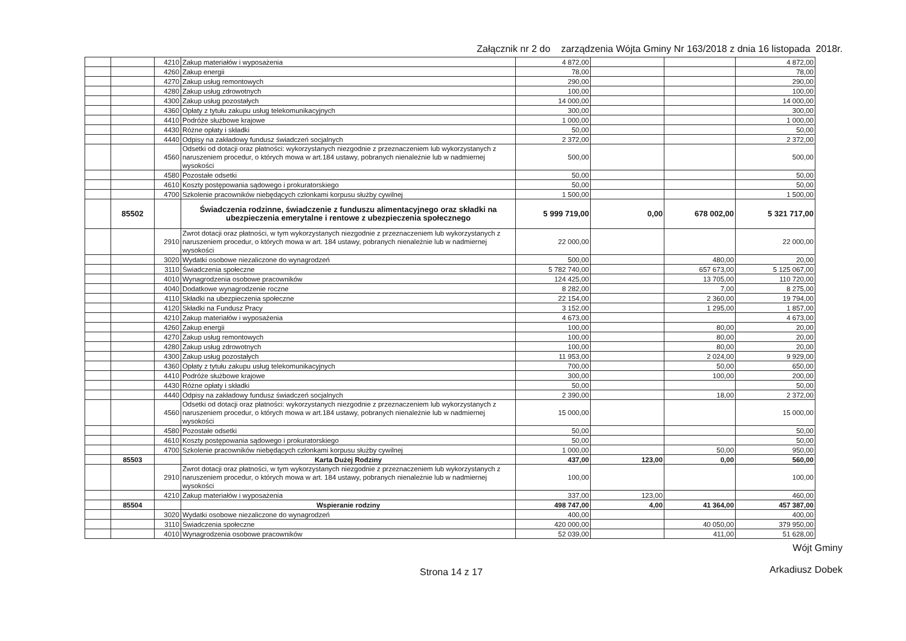Załącznik nr 2 do zarządzenia Wójta Gminy Nr 163/2018 z dnia 16 listopada 2018r.
| | | 4210 | Zakup materiałów i wyposażenia | 4 872,00 | | | 4 872,00 |
| | | 4260 | Zakup energii | 78,00 | | | 78,00 |
| | | 4270 | Zakup usług remontowych | 290,00 | | | 290,00 |
| | | 4280 | Zakup usług zdrowotnych | 100,00 | | | 100,00 |
| | | 4300 | Zakup usług pozostałych | 14 000,00 | | | 14 000,00 |
| | | 4360 | Opłaty z tytułu zakupu usług telekomunikacyjnych | 300,00 | | | 300,00 |
| | | 4410 | Podróże służbowe krajowe | 1 000,00 | | | 1 000,00 |
| | | 4430 | Różne opłaty i składki | 50,00 | | | 50,00 |
| | | 4440 | Odpisy na zakładowy fundusz świadczeń socjalnych | 2 372,00 | | | 2 372,00 |
| | | 4560 | Odsetki od dotacji oraz płatności: wykorzystanych niezgodnie z przeznaczeniem lub wykorzystanych z naruszeniem procedur, o których mowa w art.184 ustawy, pobranych nienależnie lub w nadmiernej wysokości | 500,00 | | | 500,00 |
| | | 4580 | Pozostałe odsetki | 50,00 | | | 50,00 |
| | | 4610 | Koszty postępowania sądowego i prokuratorskiego | 50,00 | | | 50,00 |
| | | 4700 | Szkolenie pracowników niebędących członkami korpusu służby cywilnej | 1 500,00 | | | 1 500,00 |
| | 85502 | | Świadczenia rodzinne, świadczenie z funduszu alimentacyjnego oraz składki na ubezpieczenia emerytalne i rentowe z ubezpieczenia społecznego | 5 999 719,00 | 0,00 | 678 002,00 | 5 321 717,00 |
| | | 2910 | Zwrot dotacji oraz płatności, w tym wykorzystanych niezgodnie z przeznaczeniem lub wykorzystanych z naruszeniem procedur, o których mowa w art. 184 ustawy, pobranych nienależnie lub w nadmiernej wysokości | 22 000,00 | | | 22 000,00 |
| | | 3020 | Wydatki osobowe niezaliczone do wynagrodzeń | 500,00 | | 480,00 | 20,00 |
| | | 3110 | Świadczenia społeczne | 5 782 740,00 | | 657 673,00 | 5 125 067,00 |
| | | 4010 | Wynagrodzenia osobowe pracowników | 124 425,00 | | 13 705,00 | 110 720,00 |
| | | 4040 | Dodatkowe wynagrodzenie roczne | 8 282,00 | | 7,00 | 8 275,00 |
| | | 4110 | Składki na ubezpieczenia społeczne | 22 154,00 | | 2 360,00 | 19 794,00 |
| | | 4120 | Składki na Fundusz Pracy | 3 152,00 | | 1 295,00 | 1 857,00 |
| | | 4210 | Zakup materiałów i wyposażenia | 4 673,00 | | | 4 673,00 |
| | | 4260 | Zakup energii | 100,00 | | 80,00 | 20,00 |
| | | 4270 | Zakup usług remontowych | 100,00 | | 80,00 | 20,00 |
| | | 4280 | Zakup usług zdrowotnych | 100,00 | | 80,00 | 20,00 |
| | | 4300 | Zakup usług pozostałych | 11 953,00 | | 2 024,00 | 9 929,00 |
| | | 4360 | Opłaty z tytułu zakupu usług telekomunikacyjnych | 700,00 | | 50,00 | 650,00 |
| | | 4410 | Podróże służbowe krajowe | 300,00 | | 100,00 | 200,00 |
| | | 4430 | Różne opłaty i składki | 50,00 | | | 50,00 |
| | | 4440 | Odpisy na zakładowy fundusz świadczeń socjalnych | 2 390,00 | | 18,00 | 2 372,00 |
| | | 4560 | Odsetki od dotacji oraz płatności: wykorzystanych niezgodnie z przeznaczeniem lub wykorzystanych z naruszeniem procedur, o których mowa w art.184 ustawy, pobranych nienależnie lub w nadmiernej wysokości | 15 000,00 | | | 15 000,00 |
| | | 4580 | Pozostałe odsetki | 50,00 | | | 50,00 |
| | | 4610 | Koszty postępowania sądowego i prokuratorskiego | 50,00 | | | 50,00 |
| | | 4700 | Szkolenie pracowników niebędących członkami korpusu służby cywilnej | 1 000,00 | | 50,00 | 950,00 |
| | 85503 | | Karta Dużej Rodziny | 437,00 | 123,00 | 0,00 | 560,00 |
| | | 2910 | Zwrot dotacji oraz płatności, w tym wykorzystanych niezgodnie z przeznaczeniem lub wykorzystanych z naruszeniem procedur, o których mowa w art. 184 ustawy, pobranych nienależnie lub w nadmiernej wysokości | 100,00 | | | 100,00 |
| | | 4210 | Zakup materiałów i wyposażenia | 337,00 | 123,00 | | 460,00 |
| | 85504 | | Wspieranie rodziny | 498 747,00 | 4,00 | 41 364,00 | 457 387,00 |
| | | 3020 | Wydatki osobowe niezaliczone do wynagrodzeń | 400,00 | | | 400,00 |
| | | 3110 | Świadczenia społeczne | 420 000,00 | | 40 050,00 | 379 950,00 |
| | | 4010 | Wynagrodzenia osobowe pracowników | 52 039,00 | | 411,00 | 51 628,00 |
Strona 14 z 17
Wójt Gminy
Arkadiusz Dobek